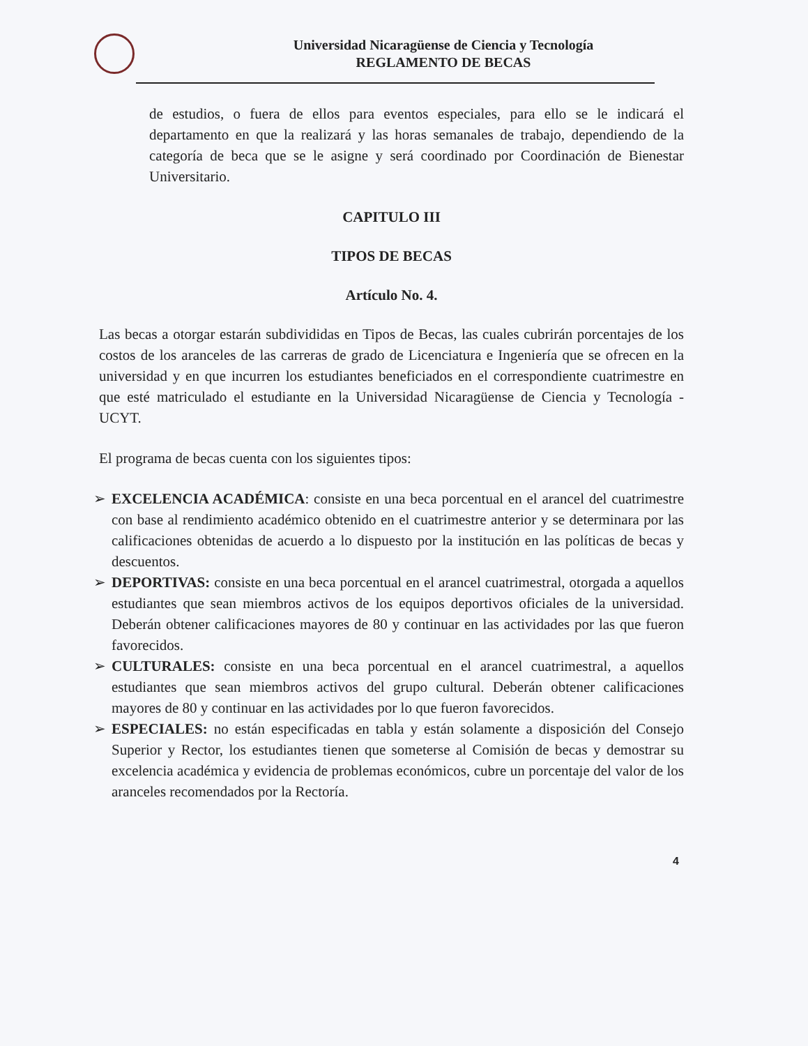Universidad Nicaragüense de Ciencia y Tecnología
REGLAMENTO DE BECAS
de estudios, o fuera de ellos para eventos especiales, para ello se le indicará el departamento en que la realizará y las horas semanales de trabajo, dependiendo de la categoría de beca que se le asigne y será coordinado por Coordinación de Bienestar Universitario.
CAPITULO III
TIPOS DE BECAS
Artículo No. 4.
Las becas a otorgar estarán subdivididas en Tipos de Becas, las cuales cubrirán porcentajes de los costos de los aranceles de las carreras de grado de Licenciatura e Ingeniería que se ofrecen en la universidad y en que incurren los estudiantes beneficiados en el correspondiente cuatrimestre en que esté matriculado el estudiante en la Universidad Nicaragüense de Ciencia y Tecnología - UCYT.
El programa de becas cuenta con los siguientes tipos:
➢ EXCELENCIA ACADÉMICA: consiste en una beca porcentual en el arancel del cuatrimestre con base al rendimiento académico obtenido en el cuatrimestre anterior y se determinara por las calificaciones obtenidas de acuerdo a lo dispuesto por la institución en las políticas de becas y descuentos.
➢ DEPORTIVAS: consiste en una beca porcentual en el arancel cuatrimestral, otorgada a aquellos estudiantes que sean miembros activos de los equipos deportivos oficiales de la universidad. Deberán obtener calificaciones mayores de 80 y continuar en las actividades por las que fueron favorecidos.
➢ CULTURALES: consiste en una beca porcentual en el arancel cuatrimestral, a aquellos estudiantes que sean miembros activos del grupo cultural. Deberán obtener calificaciones mayores de 80 y continuar en las actividades por lo que fueron favorecidos.
➢ ESPECIALES: no están especificadas en tabla y están solamente a disposición del Consejo Superior y Rector, los estudiantes tienen que someterse al Comisión de becas y demostrar su excelencia académica y evidencia de problemas económicos, cubre un porcentaje del valor de los aranceles recomendados por la Rectoría.
4